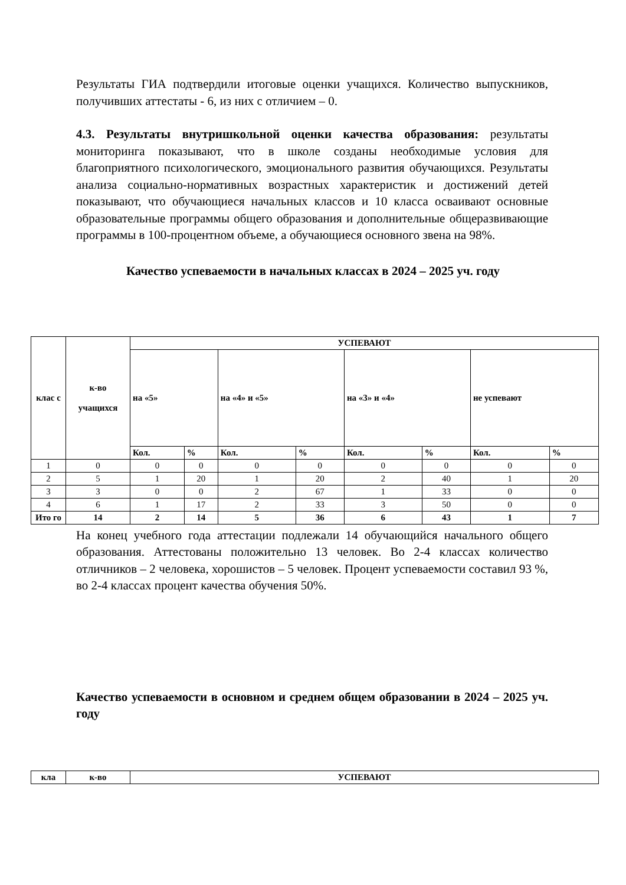Результаты ГИА подтвердили итоговые оценки учащихся. Количество выпускников, получивших аттестаты - 6, из них с отличием – 0.
4.3. Результаты внутришкольной оценки качества образования: результаты мониторинга показывают, что в школе созданы необходимые условия для благоприятного психологического, эмоционального развития обучающихся. Результаты анализа социально-нормативных возрастных характеристик и достижений детей показывают, что обучающиеся начальных классов и 10 класса осваивают основные образовательные программы общего образования и дополнительные общеразвивающие программы в 100-процентном объеме, а обучающиеся основного звена на 98%.
Качество успеваемости в начальных классах в 2024 – 2025 уч. году
| клас с | к-во учащихся | УСПЕВАЮТ | | | | | | | |
| --- | --- | --- | --- | --- | --- | --- | --- | --- | --- |
| | | на «5» | | на «4» и «5» | | на «3» и «4» | | не успевают | |
| | | Кол. | % | Кол. | % | Кол. | % | Кол. | % |
| 1 | 0 | 0 | 0 | 0 | 0 | 0 | 0 | 0 | 0 |
| 2 | 5 | 1 | 20 | 1 | 20 | 2 | 40 | 1 | 20 |
| 3 | 3 | 0 | 0 | 2 | 67 | 1 | 33 | 0 | 0 |
| 4 | 6 | 1 | 17 | 2 | 33 | 3 | 50 | 0 | 0 |
| Ито го | 14 | 2 | 14 | 5 | 36 | 6 | 43 | 1 | 7 |
На конец учебного года аттестации подлежали 14 обучающийся начального общего образования. Аттестованы положительно 13 человек. Во 2-4 классах количество отличников – 2 человека, хорошистов – 5 человек. Процент успеваемости составил 93 %, во 2-4 классах процент качества обучения 50%.
Качество успеваемости в основном и среднем общем образовании в 2024 – 2025 уч. году
| кла | к-во | УСПЕВАЮТ |
| --- | --- | --- |